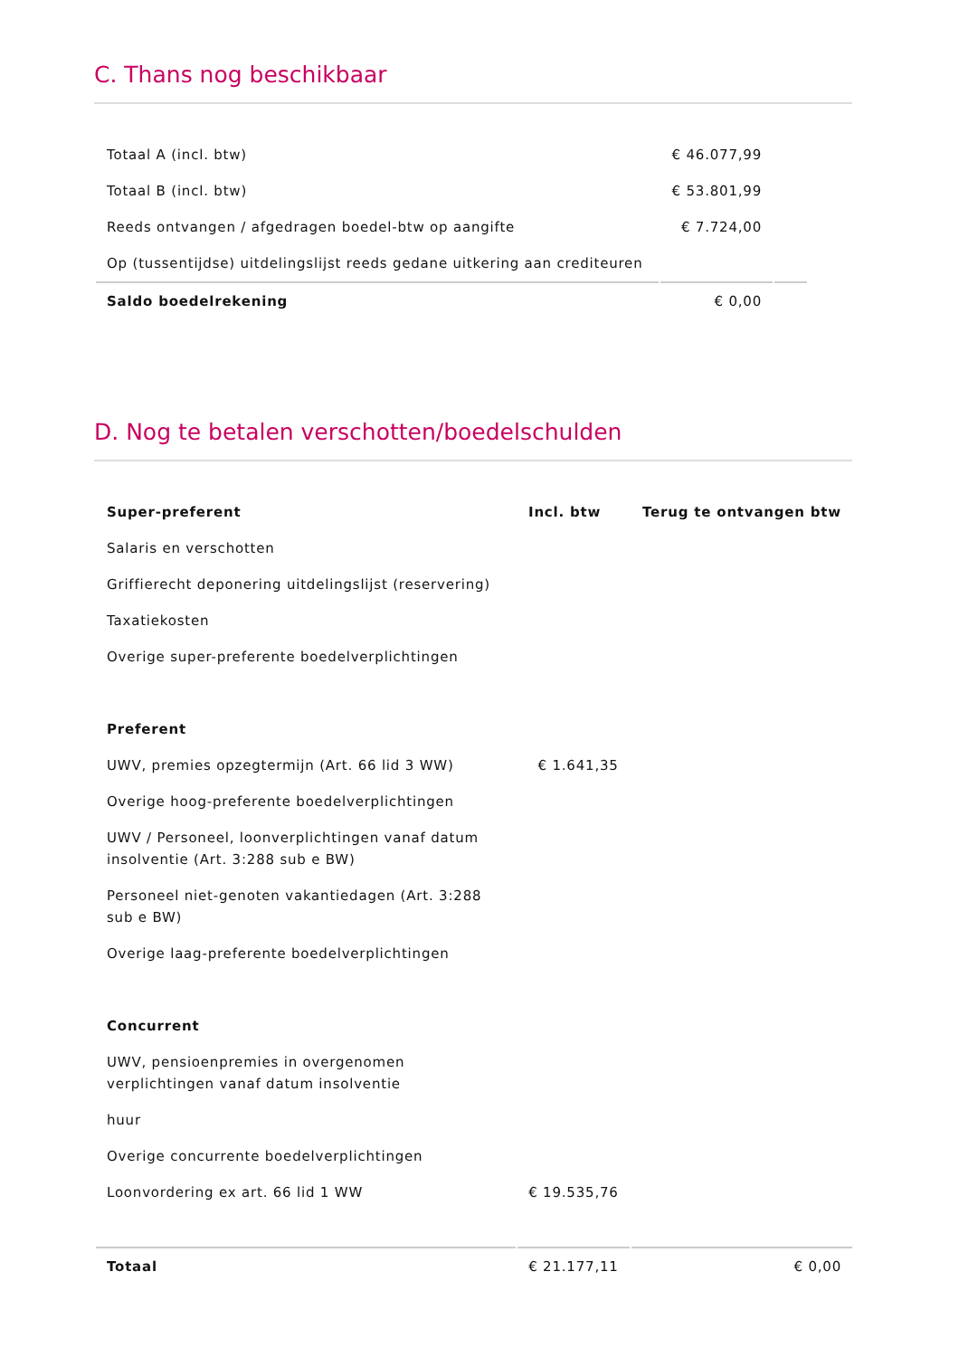C. Thans nog beschikbaar
| Totaal A (incl. btw) | € 46.077,99 | |
| Totaal B (incl. btw) | € 53.801,99 | |
| Reeds ontvangen / afgedragen boedel-btw op aangifte | € 7.724,00 | |
| Op (tussentijdse) uitdelingslijst reeds gedane uitkering aan crediteuren | | |
| Saldo boedelrekening | € 0,00 | |
D. Nog te betalen verschotten/boedelschulden
| Super-preferent | Incl. btw | Terug te ontvangen btw |
| --- | --- | --- |
| Salaris en verschotten | | |
| Griffierecht deponering uitdelingslijst (reservering) | | |
| Taxatiekosten | | |
| Overige super-preferente boedelverplichtingen | | |
| Preferent | | |
| UWV, premies opzegtermijn (Art. 66 lid 3 WW) | € 1.641,35 | |
| Overige hoog-preferente boedelverplichtingen | | |
| UWV / Personeel, loonverplichtingen vanaf datum insolventie (Art. 3:288 sub e BW) | | |
| Personeel niet-genoten vakantiedagen (Art. 3:288 sub e BW) | | |
| Overige laag-preferente boedelverplichtingen | | |
| Concurrent | | |
| UWV, pensioenpremies in overgenomen verplichtingen vanaf datum insolventie | | |
| huur | | |
| Overige concurrente boedelverplichtingen | | |
| Loonvordering ex art. 66 lid 1 WW | € 19.535,76 | |
| Totaal | € 21.177,11 | € 0,00 |